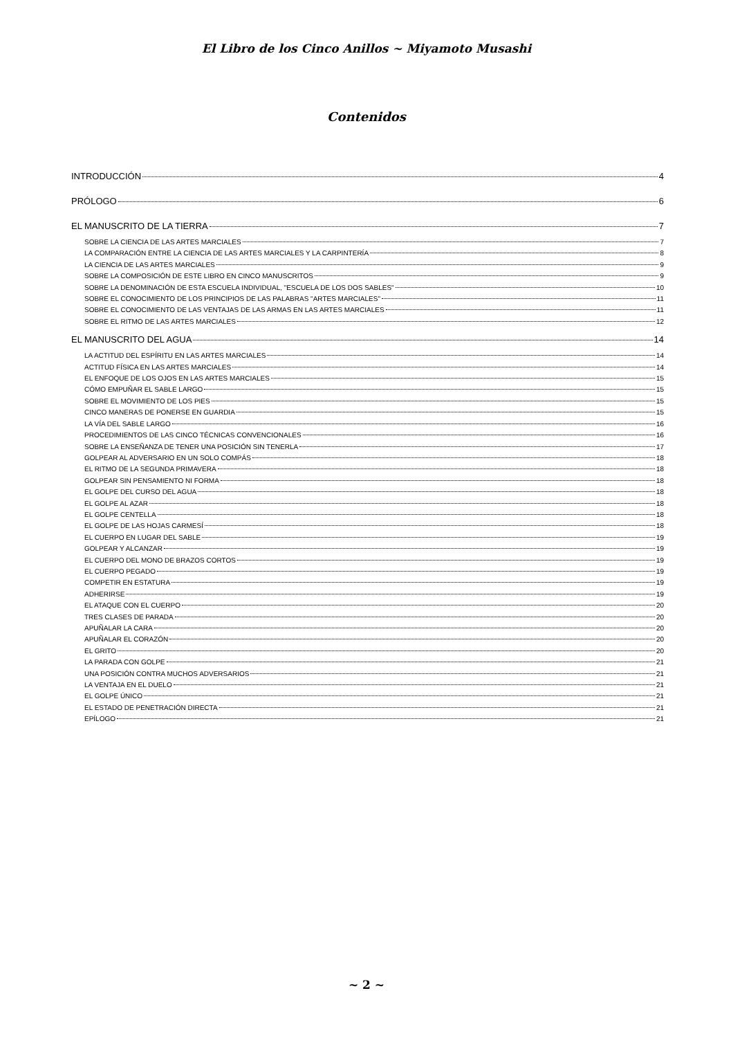El Libro de los Cinco Anillos ~ Miyamoto Musashi
Contenidos
INTRODUCCIÓN 4
PRÓLOGO 6
EL MANUSCRITO DE LA TIERRA 7
SOBRE LA CIENCIA DE LAS ARTES MARCIALES 7
LA COMPARACIÓN ENTRE LA CIENCIA DE LAS ARTES MARCIALES Y LA CARPINTERÍA 8
LA CIENCIA DE LAS ARTES MARCIALES 9
SOBRE LA COMPOSICIÓN DE ESTE LIBRO EN CINCO MANUSCRITOS 9
SOBRE LA DENOMINACIÓN DE ESTA ESCUELA INDIVIDUAL, "ESCUELA DE LOS DOS SABLES" 10
SOBRE EL CONOCIMIENTO DE LOS PRINCIPIOS DE LAS PALABRAS "ARTES MARCIALES" 11
SOBRE EL CONOCIMIENTO DE LAS VENTAJAS DE LAS ARMAS EN LAS ARTES MARCIALES 11
SOBRE EL RITMO DE LAS ARTES MARCIALES 12
EL MANUSCRITO DEL AGUA 14
LA ACTITUD DEL ESPÍRITU EN LAS ARTES MARCIALES 14
ACTITUD FÍSICA EN LAS ARTES MARCIALES 14
EL ENFOQUE DE LOS OJOS EN LAS ARTES MARCIALES 15
CÓMO EMPUÑAR EL SABLE LARGO 15
SOBRE EL MOVIMIENTO DE LOS PIES 15
CINCO MANERAS DE PONERSE EN GUARDIA 15
LA VÍA DEL SABLE LARGO 16
PROCEDIMIENTOS DE LAS CINCO TÉCNICAS CONVENCIONALES 16
SOBRE LA ENSEÑANZA DE TENER UNA POSICIÓN SIN TENERLA 17
GOLPEAR AL ADVERSARIO EN UN SOLO COMPÁS 18
EL RITMO DE LA SEGUNDA PRIMAVERA 18
GOLPEAR SIN PENSAMIENTO NI FORMA 18
EL GOLPE DEL CURSO DEL AGUA 18
EL GOLPE AL AZAR 18
EL GOLPE CENTELLA 18
EL GOLPE DE LAS HOJAS CARMESÍ 18
EL CUERPO EN LUGAR DEL SABLE 19
GOLPEAR Y ALCANZAR 19
EL CUERPO DEL MONO DE BRAZOS CORTOS 19
EL CUERPO PEGADO 19
COMPETIR EN ESTATURA 19
ADHERIRSE 19
EL ATAQUE CON EL CUERPO 20
TRES CLASES DE PARADA 20
APUÑALAR LA CARA 20
APUÑALAR EL CORAZÓN 20
EL GRITO 20
LA PARADA CON GOLPE 21
UNA POSICIÓN CONTRA MUCHOS ADVERSARIOS 21
LA VENTAJA EN EL DUELO 21
EL GOLPE ÚNICO 21
EL ESTADO DE PENETRACIÓN DIRECTA 21
EPÍLOGO 21
~ 2 ~